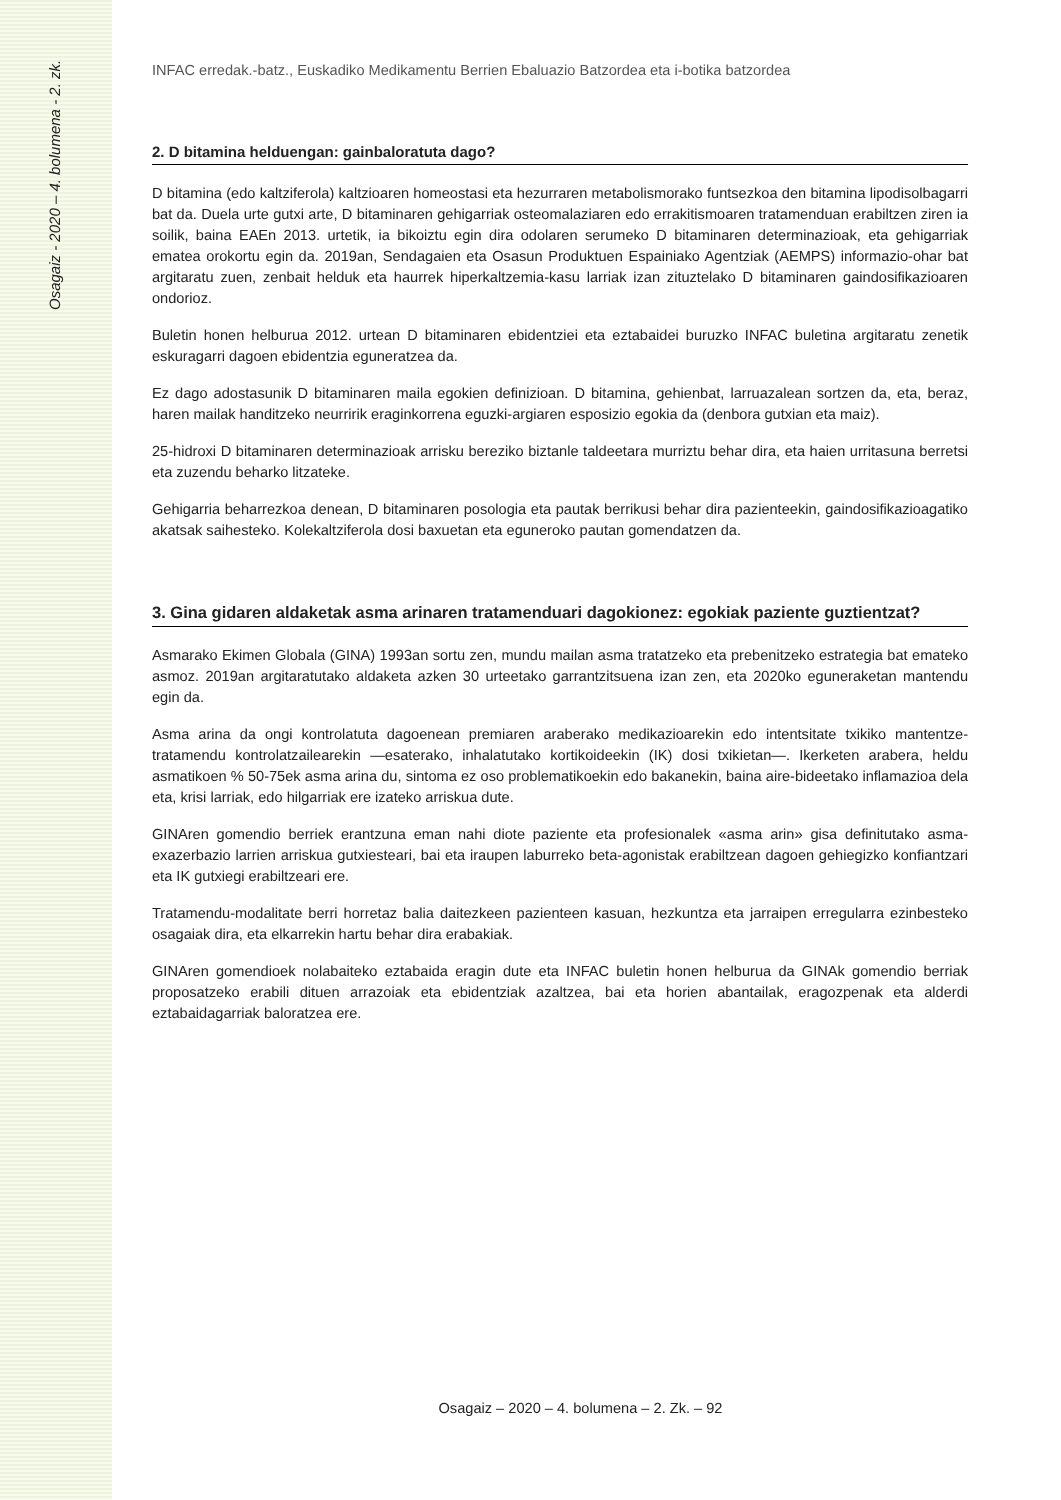Osagaiz - 2020 – 4. bolumena - 2. zk.
INFAC erredak.-batz., Euskadiko Medikamentu Berrien Ebaluazio Batzordea eta i-botika batzordea
2. D bitamina helduengan: gainbaloratuta dago?
D bitamina (edo kaltziferola) kaltzioaren homeostasi eta hezurraren metabolismorako funtsezkoa den bitamina lipodisolbagarri bat da. Duela urte gutxi arte, D bitaminaren gehigarriak osteomalaziaren edo errakitismoaren tratamenduan erabiltzen ziren ia soilik, baina EAEn 2013. urtetik, ia bikoiztu egin dira odolaren serumeko D bitaminaren determinazioak, eta gehigarriak ematea orokortu egin da. 2019an, Sendagaien eta Osasun Produktuen Espainiako Agentziak (AEMPS) informazio-ohar bat argitaratu zuen, zenbait helduk eta haurrek hiperkaltzemia-kasu larriak izan zituztelako D bitaminaren gaindosifikazioaren ondorioz.
Buletin honen helburua 2012. urtean D bitaminaren ebidentziei eta eztabaidei buruzko INFAC buletina argitaratu zenetik eskuragarri dagoen ebidentzia eguneratzea da.
Ez dago adostasunik D bitaminaren maila egokien definizioan. D bitamina, gehienbat, larruazalean sortzen da, eta, beraz, haren mailak handitzeko neurririk eraginkorrena eguzki-argiaren esposizio egokia da (denbora gutxian eta maiz).
25-hidroxi D bitaminaren determinazioak arrisku bereziko biztanle taldeetara murriztu behar dira, eta haien urritasuna berretsi eta zuzendu beharko litzateke.
Gehigarria beharrezkoa denean, D bitaminaren posologia eta pautak berrikusi behar dira pazienteekin, gaindosifikazioagatiko akatsak saihesteko. Kolekaltziferola dosi baxuetan eta eguneroko pautan gomendatzen da.
3. Gina gidaren aldaketak asma arinaren tratamenduari dagokionez: egokiak paziente guztientzat?
Asmarako Ekimen Globala (GINA) 1993an sortu zen, mundu mailan asma tratatzeko eta prebenitzeko estrategia bat emateko asmoz. 2019an argitaratutako aldaketa azken 30 urteetako garrantzitsuena izan zen, eta 2020ko eguneraketan mantendu egin da.
Asma arina da ongi kontrolatuta dagoenean premiaren araberako medikazioarekin edo intentsitate txikiko mantentze-tratamendu kontrolatzailearekin —esaterako, inhalatutako kortikoideekin (IK) dosi txikietan—. Ikerketen arabera, heldu asmatikoen % 50-75ek asma arina du, sintoma ez oso problematikoekin edo bakanekin, baina aire-bideetako inflamazioa dela eta, krisi larriak, edo hilgarriak ere izateko arriskua dute.
GINAren gomendio berriek erantzuna eman nahi diote paziente eta profesionalek «asma arin» gisa definitutako asma-exazerbazio larrien arriskua gutxiesteari, bai eta iraupen laburreko beta-agonistak erabiltzean dagoen gehiegizko konfiantzari eta IK gutxiegi erabiltzeari ere.
Tratamendu-modalitate berri horretaz balia daitezkeen pazienteen kasuan, hezkuntza eta jarraipen erregularra ezinbesteko osagaiak dira, eta elkarrekin hartu behar dira erabakiak.
GINAren gomendioek nolabaiteko eztabaida eragin dute eta INFAC buletin honen helburua da GINAk gomendio berriak proposatzeko erabili dituen arrazoiak eta ebidentziak azaltzea, bai eta horien abantailak, eragozpenak eta alderdi eztabaidagarriak baloratzea ere.
Osagaiz – 2020 – 4. bolumena – 2. Zk. – 92